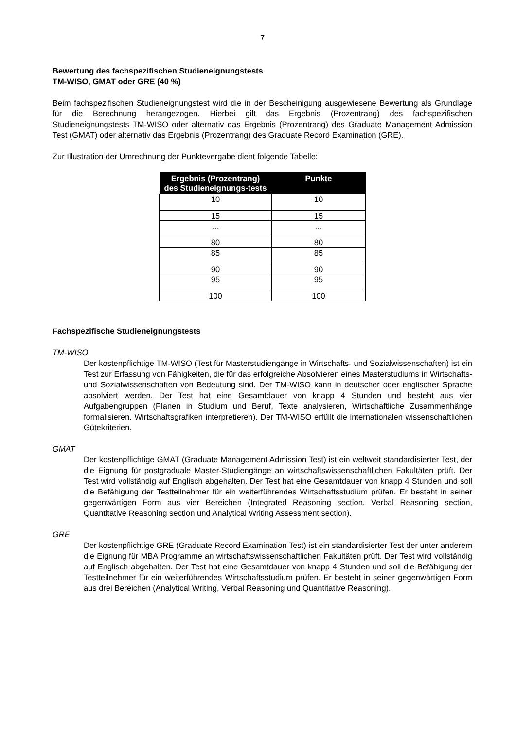7
Bewertung des fachspezifischen Studieneignungstests
TM-WISO, GMAT oder GRE (40 %)
Beim fachspezifischen Studieneignungstest wird die in der Bescheinigung ausgewiesene Bewertung als Grundlage für die Berechnung herangezogen. Hierbei gilt das Ergebnis (Prozentrang) des fachspezifischen Studieneignungstests TM-WISO oder alternativ das Ergebnis (Prozentrang) des Graduate Management Admission Test (GMAT) oder alternativ das Ergebnis (Prozentrang) des Graduate Record Examination (GRE).
Zur Illustration der Umrechnung der Punktevergabe dient folgende Tabelle:
| Ergebnis (Prozentrang) des Studieneignungs-tests | Punkte |
| --- | --- |
| 10 | 10 |
| 15 | 15 |
| … | … |
| 80 | 80 |
| 85 | 85 |
| 90 | 90 |
| 95 | 95 |
| 100 | 100 |
Fachspezifische Studieneignungstests
TM-WISO
Der kostenpflichtige TM-WISO (Test für Masterstudiengänge in Wirtschafts- und Sozialwissenschaften) ist ein Test zur Erfassung von Fähigkeiten, die für das erfolgreiche Absolvieren eines Masterstudiums in Wirtschafts- und Sozialwissenschaften von Bedeutung sind. Der TM-WISO kann in deutscher oder englischer Sprache absolviert werden. Der Test hat eine Gesamtdauer von knapp 4 Stunden und besteht aus vier Aufgabengruppen (Planen in Studium und Beruf, Texte analysieren, Wirtschaftliche Zusammenhänge formalisieren, Wirtschaftsgrafiken interpretieren). Der TM-WISO erfüllt die internationalen wissenschaftlichen Gütekriterien.
GMAT
Der kostenpflichtige GMAT (Graduate Management Admission Test) ist ein weltweit standardisierter Test, der die Eignung für postgraduale Master-Studiengänge an wirtschaftswissenschaftlichen Fakultäten prüft. Der Test wird vollständig auf Englisch abgehalten. Der Test hat eine Gesamtdauer von knapp 4 Stunden und soll die Befähigung der Testteilnehmer für ein weiterführendes Wirtschaftsstudium prüfen. Er besteht in seiner gegenwärtigen Form aus vier Bereichen (Integrated Reasoning section, Verbal Reasoning section, Quantitative Reasoning section und Analytical Writing Assessment section).
GRE
Der kostenpflichtige GRE (Graduate Record Examination Test) ist ein standardisierter Test der unter anderem die Eignung für MBA Programme an wirtschaftswissenschaftlichen Fakultäten prüft. Der Test wird vollständig auf Englisch abgehalten. Der Test hat eine Gesamtdauer von knapp 4 Stunden und soll die Befähigung der Testteilnehmer für ein weiterführendes Wirtschaftsstudium prüfen. Er besteht in seiner gegenwärtigen Form aus drei Bereichen (Analytical Writing, Verbal Reasoning und Quantitative Reasoning).